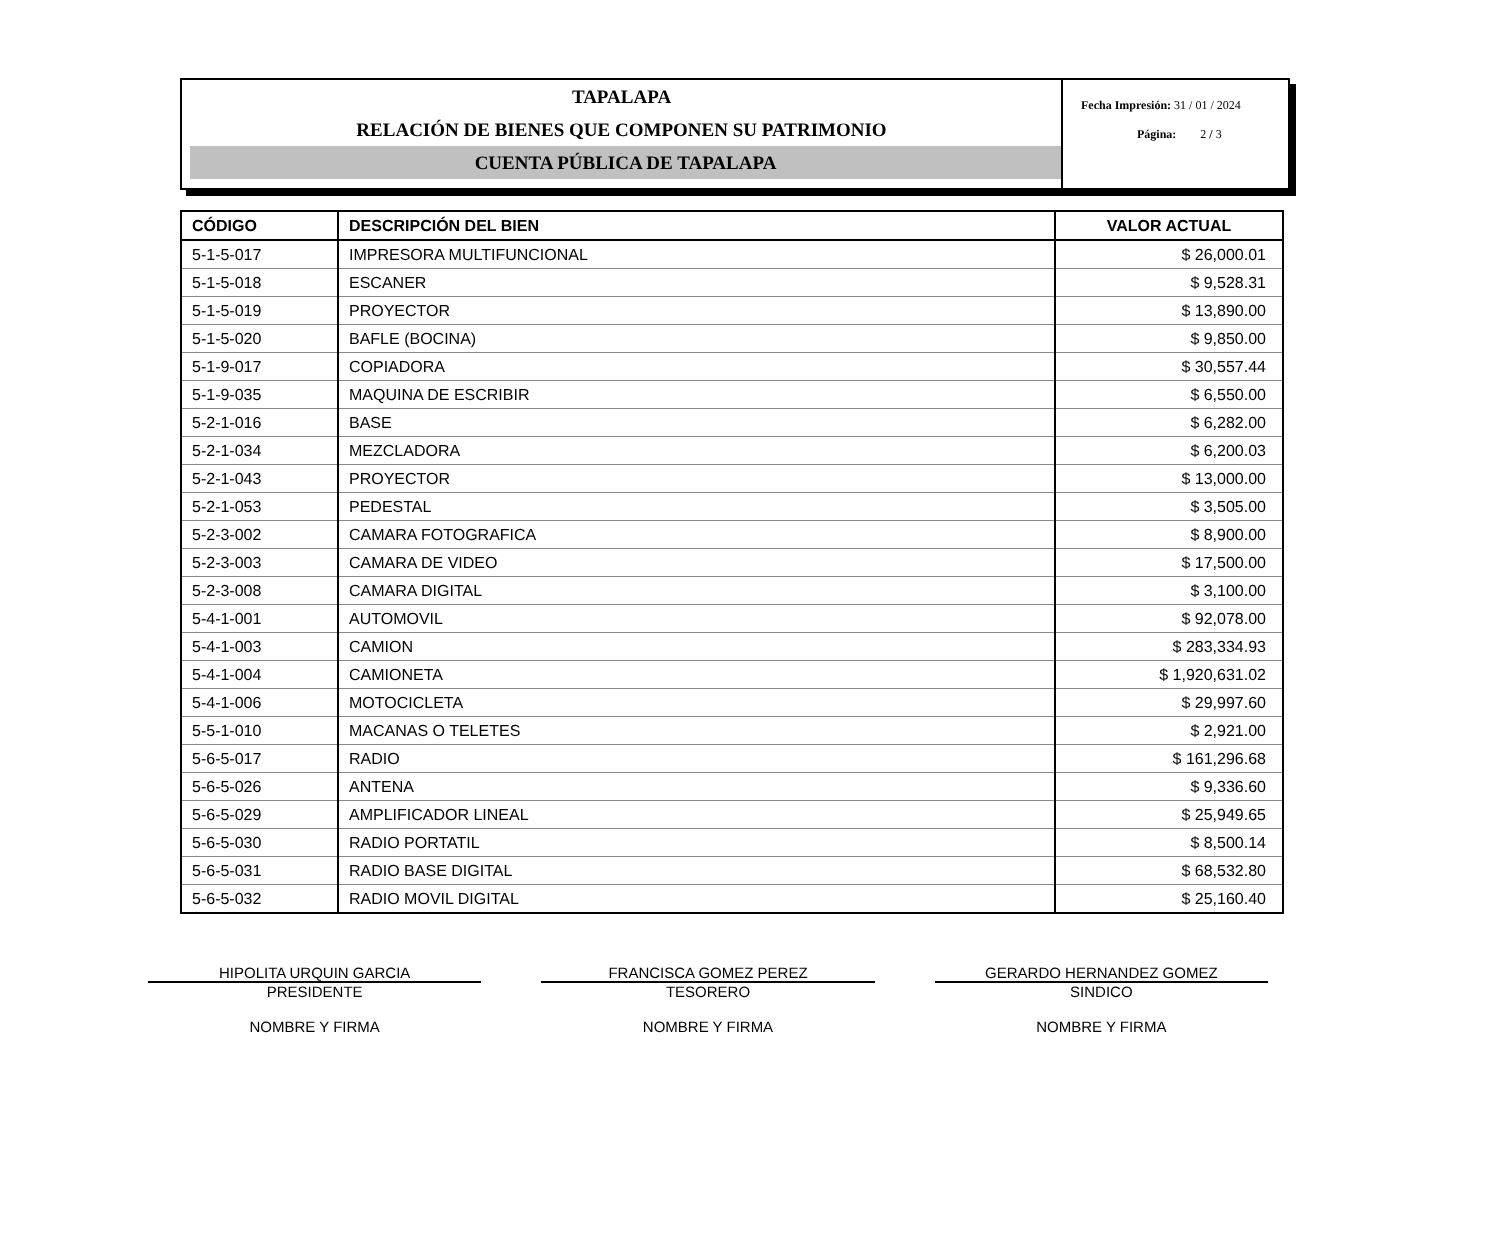TAPALAPA
RELACIÓN DE BIENES QUE COMPONEN SU PATRIMONIO
CUENTA PÚBLICA DE TAPALAPA
Fecha Impresión: 31 / 01 / 2024
Página: 2 / 3
| CÓDIGO | DESCRIPCIÓN DEL BIEN | VALOR ACTUAL |
| --- | --- | --- |
| 5-1-5-017 | IMPRESORA MULTIFUNCIONAL | $ 26,000.01 |
| 5-1-5-018 | ESCANER | $ 9,528.31 |
| 5-1-5-019 | PROYECTOR | $ 13,890.00 |
| 5-1-5-020 | BAFLE (BOCINA) | $ 9,850.00 |
| 5-1-9-017 | COPIADORA | $ 30,557.44 |
| 5-1-9-035 | MAQUINA DE ESCRIBIR | $ 6,550.00 |
| 5-2-1-016 | BASE | $ 6,282.00 |
| 5-2-1-034 | MEZCLADORA | $ 6,200.03 |
| 5-2-1-043 | PROYECTOR | $ 13,000.00 |
| 5-2-1-053 | PEDESTAL | $ 3,505.00 |
| 5-2-3-002 | CAMARA FOTOGRAFICA | $ 8,900.00 |
| 5-2-3-003 | CAMARA DE VIDEO | $ 17,500.00 |
| 5-2-3-008 | CAMARA DIGITAL | $ 3,100.00 |
| 5-4-1-001 | AUTOMOVIL | $ 92,078.00 |
| 5-4-1-003 | CAMION | $ 283,334.93 |
| 5-4-1-004 | CAMIONETA | $ 1,920,631.02 |
| 5-4-1-006 | MOTOCICLETA | $ 29,997.60 |
| 5-5-1-010 | MACANAS O TELETES | $ 2,921.00 |
| 5-6-5-017 | RADIO | $ 161,296.68 |
| 5-6-5-026 | ANTENA | $ 9,336.60 |
| 5-6-5-029 | AMPLIFICADOR LINEAL | $ 25,949.65 |
| 5-6-5-030 | RADIO PORTATIL | $ 8,500.14 |
| 5-6-5-031 | RADIO BASE DIGITAL | $ 68,532.80 |
| 5-6-5-032 | RADIO MOVIL DIGITAL | $ 25,160.40 |
HIPOLITA URQUIN GARCIA
PRESIDENTE
NOMBRE Y FIRMA
FRANCISCA GOMEZ PEREZ
TESORERO
NOMBRE Y FIRMA
GERARDO HERNANDEZ GOMEZ
SINDICO
NOMBRE Y FIRMA